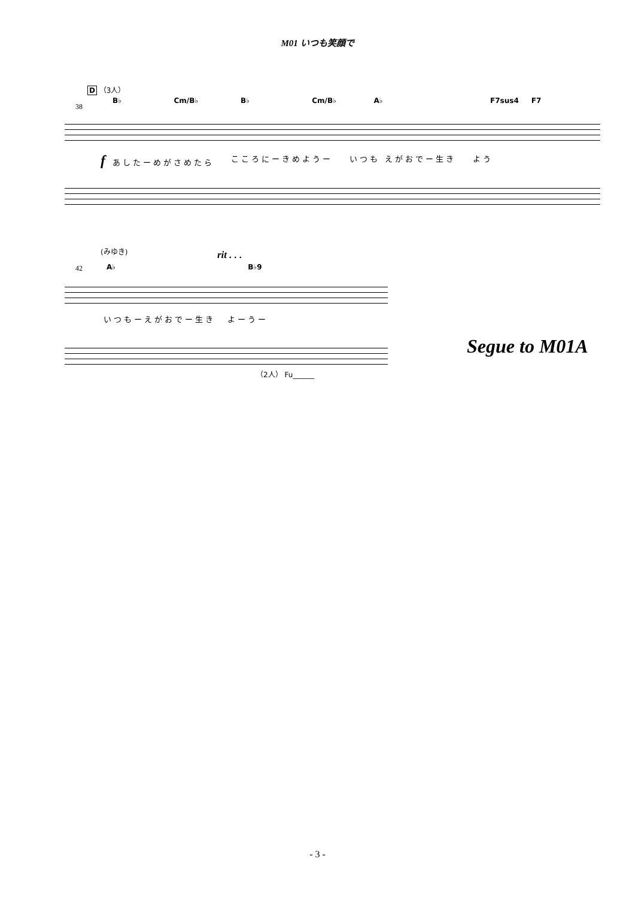M01 いつも笑顔で
D （3人）
B♭ Cm/B♭ B♭ Cm/B♭ A♭ F7sus4 F7
38
f あしたーめがさめたら こころにーきめようー いつも えがおでー生き よう
(みゆき) rit . . .
A♭ B♭9
42
いつもーえがおでー生き よーうー
（2人） Fu______
Segue to M01A
- 3 -